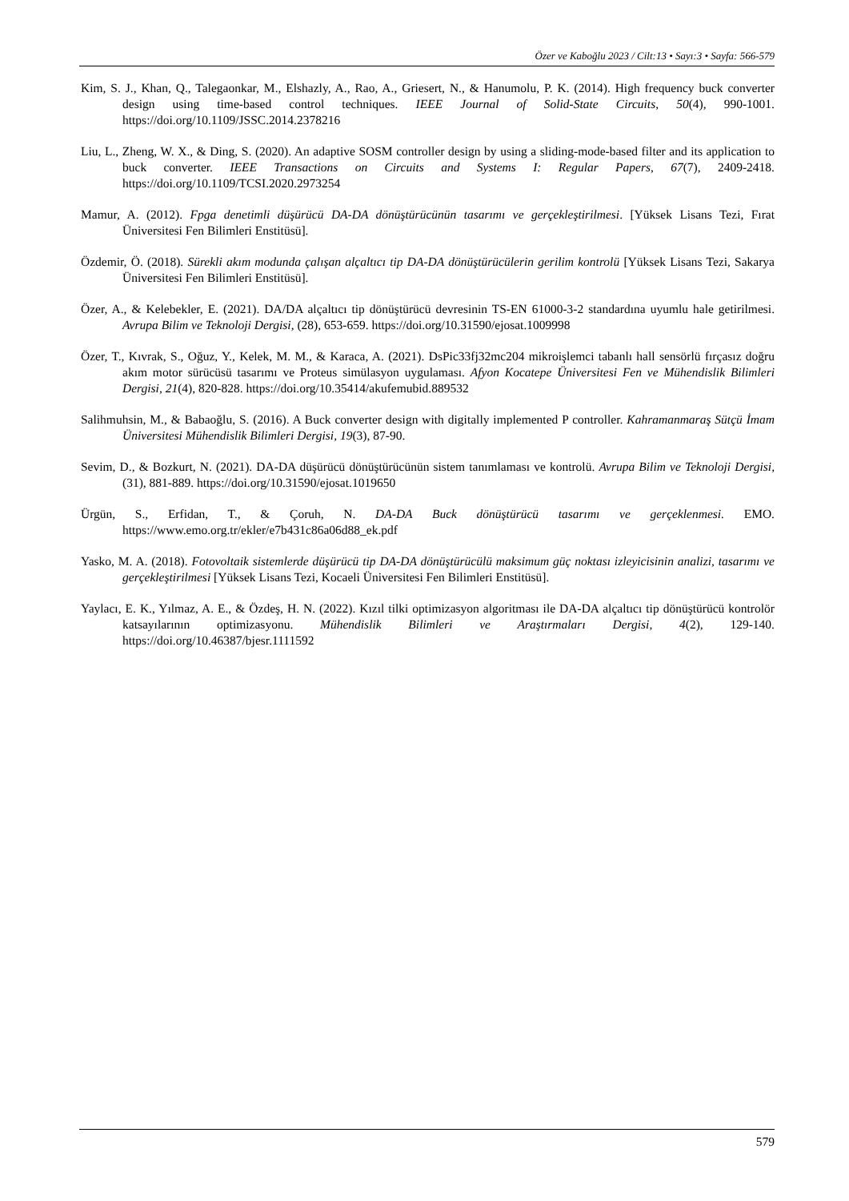Özer ve Kaboğlu 2023 / Cilt:13 • Sayı:3 • Sayfa: 566-579
Kim, S. J., Khan, Q., Talegaonkar, M., Elshazly, A., Rao, A., Griesert, N., & Hanumolu, P. K. (2014). High frequency buck converter design using time-based control techniques. IEEE Journal of Solid-State Circuits, 50(4), 990-1001. https://doi.org/10.1109/JSSC.2014.2378216
Liu, L., Zheng, W. X., & Ding, S. (2020). An adaptive SOSM controller design by using a sliding-mode-based filter and its application to buck converter. IEEE Transactions on Circuits and Systems I: Regular Papers, 67(7), 2409-2418. https://doi.org/10.1109/TCSI.2020.2973254
Mamur, A. (2012). Fpga denetimli düşürücü DA-DA dönüştürücünün tasarımı ve gerçekleştirilmesi. [Yüksek Lisans Tezi, Fırat Üniversitesi Fen Bilimleri Enstitüsü].
Özdemir, Ö. (2018). Sürekli akım modunda çalışan alçaltıcı tip DA-DA dönüştürücülerin gerilim kontrolü [Yüksek Lisans Tezi, Sakarya Üniversitesi Fen Bilimleri Enstitüsü].
Özer, A., & Kelebekler, E. (2021). DA/DA alçaltıcı tip dönüştürücü devresinin TS-EN 61000-3-2 standardına uyumlu hale getirilmesi. Avrupa Bilim ve Teknoloji Dergisi, (28), 653-659. https://doi.org/10.31590/ejosat.1009998
Özer, T., Kıvrak, S., Oğuz, Y., Kelek, M. M., & Karaca, A. (2021). DsPic33fj32mc204 mikroişlemci tabanlı hall sensörlü fırçasız doğru akım motor sürücüsü tasarımı ve Proteus simülasyon uygulaması. Afyon Kocatepe Üniversitesi Fen ve Mühendislik Bilimleri Dergisi, 21(4), 820-828. https://doi.org/10.35414/akufemubid.889532
Salihmuhsin, M., & Babaoğlu, S. (2016). A Buck converter design with digitally implemented P controller. Kahramanmaraş Sütçü İmam Üniversitesi Mühendislik Bilimleri Dergisi, 19(3), 87-90.
Sevim, D., & Bozkurt, N. (2021). DA-DA düşürücü dönüştürücünün sistem tanımlaması ve kontrolü. Avrupa Bilim ve Teknoloji Dergisi, (31), 881-889. https://doi.org/10.31590/ejosat.1019650
Ürgün, S., Erfidan, T., & Çoruh, N. DA-DA Buck dönüştürücü tasarımı ve gerçeklenmesi. EMO. https://www.emo.org.tr/ekler/e7b431c86a06d88_ek.pdf
Yasko, M. A. (2018). Fotovoltaik sistemlerde düşürücü tip DA-DA dönüştürücülü maksimum güç noktası izleyicisinin analizi, tasarımı ve gerçekleştirilmesi [Yüksek Lisans Tezi, Kocaeli Üniversitesi Fen Bilimleri Enstitüsü].
Yaylacı, E. K., Yılmaz, A. E., & Özdeş, H. N. (2022). Kızıl tilki optimizasyon algoritması ile DA-DA alçaltıcı tip dönüştürücü kontrolör katsayılarının optimizasyonu. Mühendislik Bilimleri ve Araştırmaları Dergisi, 4(2), 129-140. https://doi.org/10.46387/bjesr.1111592
579